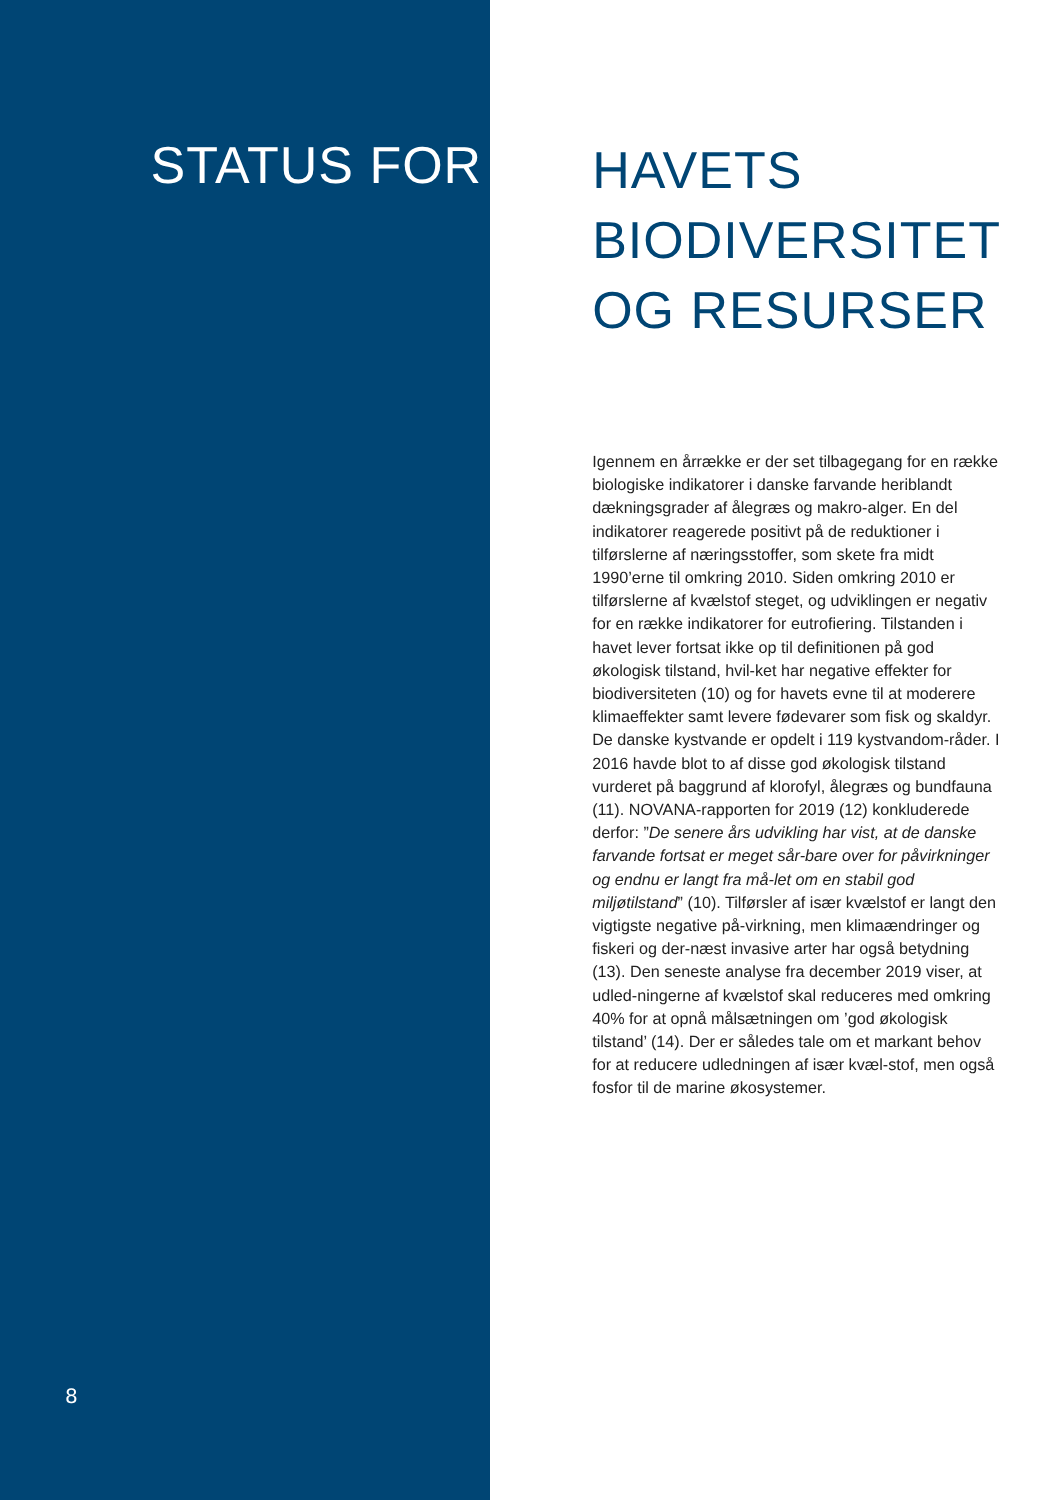STATUS FOR
8
HAVETS
BIODIVERSITET
OG RESURSER
Igennem en årrække er der set tilbagegang for en række biologiske indikatorer i danske farvande heriblandt dækningsgrader af ålegræs og makro-alger. En del indikatorer reagerede positivt på de reduktioner i tilførslerne af næringsstoffer, som skete fra midt 1990’erne til omkring 2010. Siden omkring 2010 er tilførslerne af kvælstof steget, og udviklingen er negativ for en række indikatorer for eutrofiering. Tilstanden i havet lever fortsat ikke op til definitionen på god økologisk tilstand, hvil-ket har negative effekter for biodiversiteten (10) og for havets evne til at moderere klimaeffekter samt levere fødevarer som fisk og skaldyr.
De danske kystvande er opdelt i 119 kystvandom-råder. I 2016 havde blot to af disse god økologisk tilstand vurderet på baggrund af klorofyl, ålegræs og bundfauna (11). NOVANA-rapporten for 2019 (12) konkluderede derfor: ”De senere års udvikling har vist, at de danske farvande fortsat er meget sår-bare over for påvirkninger og endnu er langt fra må-let om en stabil god miljøtilstand” (10). Tilførsler af især kvælstof er langt den vigtigste negative på-virkning, men klimaændringer og fiskeri og der-næst invasive arter har også betydning (13). Den seneste analyse fra december 2019 viser, at udled-ningerne af kvælstof skal reduceres med omkring 40% for at opnå målsætningen om ’god økologisk tilstand’ (14). Der er således tale om et markant behov for at reducere udledningen af især kvæl-stof, men også fosfor til de marine økosystemer.